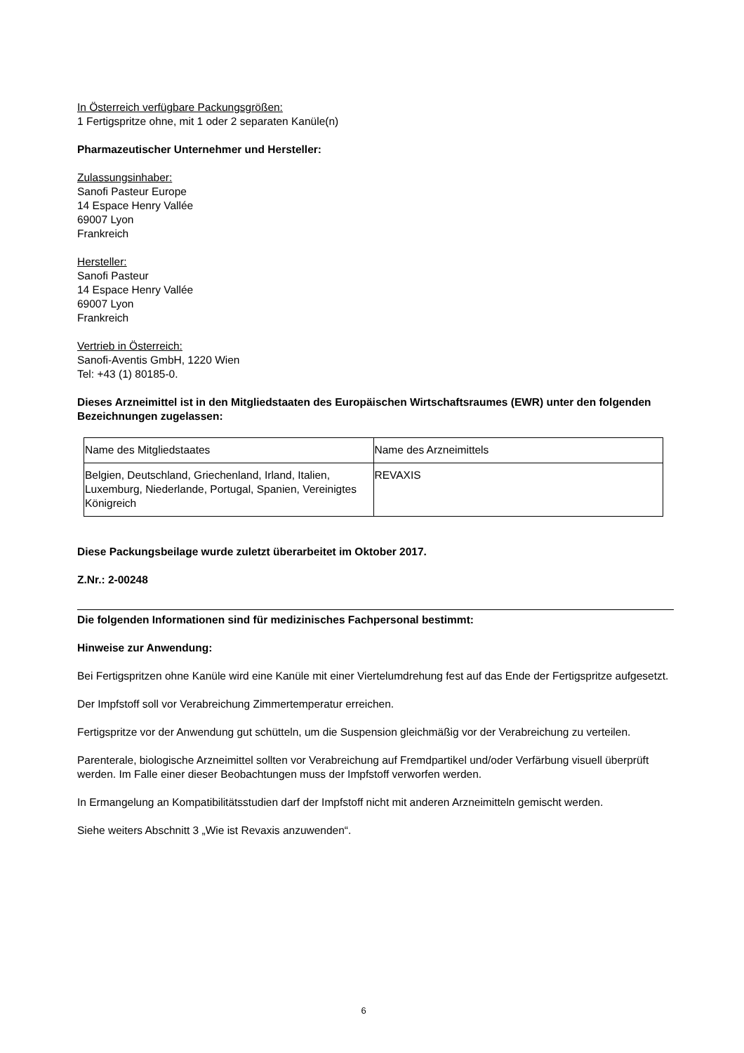In Österreich verfügbare Packungsgrößen:
1 Fertigspritze ohne, mit 1 oder 2 separaten Kanüle(n)
Pharmazeutischer Unternehmer und Hersteller:
Zulassungsinhaber:
Sanofi Pasteur Europe
14 Espace Henry Vallée
69007 Lyon
Frankreich
Hersteller:
Sanofi Pasteur
14 Espace Henry Vallée
69007 Lyon
Frankreich
Vertrieb in Österreich:
Sanofi-Aventis GmbH, 1220 Wien
Tel: +43 (1) 80185-0.
Dieses Arzneimittel ist in den Mitgliedstaaten des Europäischen Wirtschaftsraumes (EWR) unter den folgenden Bezeichnungen zugelassen:
| Name des Mitgliedstaates | Name des Arzneimittels |
| Belgien, Deutschland, Griechenland, Irland, Italien, Luxemburg, Niederlande, Portugal, Spanien, Vereinigtes Königreich | REVAXIS |
Diese Packungsbeilage wurde zuletzt überarbeitet im Oktober 2017.
Z.Nr.: 2-00248
Die folgenden Informationen sind für medizinisches Fachpersonal bestimmt:
Hinweise zur Anwendung:
Bei Fertigspritzen ohne Kanüle wird eine Kanüle mit einer Viertelumdrehung fest auf das Ende der Fertigspritze aufgesetzt.
Der Impfstoff soll vor Verabreichung Zimmertemperatur erreichen.
Fertigspritze vor der Anwendung gut schütteln, um die Suspension gleichmäßig vor der Verabreichung zu verteilen.
Parenterale, biologische Arzneimittel sollten vor Verabreichung auf Fremdpartikel und/oder Verfärbung visuell überprüft werden. Im Falle einer dieser Beobachtungen muss der Impfstoff verworfen werden.
In Ermangelung an Kompatibilitätsstudien darf der Impfstoff nicht mit anderen Arzneimitteln gemischt werden.
Siehe weiters Abschnitt 3 „Wie ist Revaxis anzuwenden“.
6